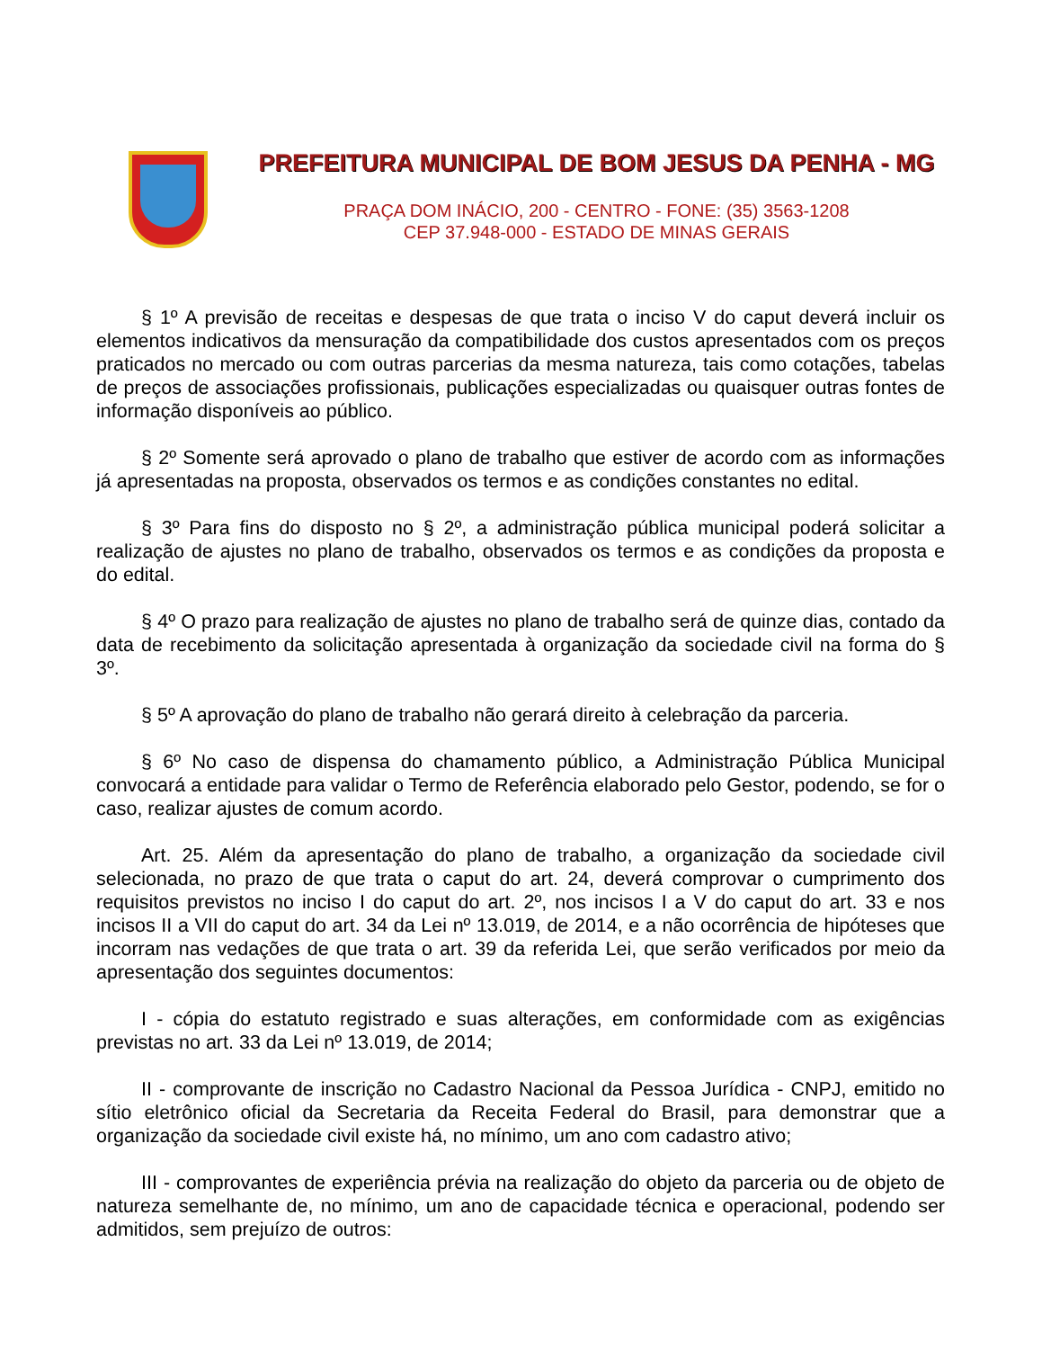PREFEITURA MUNICIPAL DE BOM JESUS DA PENHA - MG
PRAÇA DOM INÁCIO, 200 - CENTRO - FONE: (35) 3563-1208
CEP 37.948-000 - ESTADO DE MINAS GERAIS
§ 1º A previsão de receitas e despesas de que trata o inciso V do caput deverá incluir os elementos indicativos da mensuração da compatibilidade dos custos apresentados com os preços praticados no mercado ou com outras parcerias da mesma natureza, tais como cotações, tabelas de preços de associações profissionais, publicações especializadas ou quaisquer outras fontes de informação disponíveis ao público.
§ 2º Somente será aprovado o plano de trabalho que estiver de acordo com as informações já apresentadas na proposta, observados os termos e as condições constantes no edital.
§ 3º Para fins do disposto no § 2º, a administração pública municipal poderá solicitar a realização de ajustes no plano de trabalho, observados os termos e as condições da proposta e do edital.
§ 4º O prazo para realização de ajustes no plano de trabalho será de quinze dias, contado da data de recebimento da solicitação apresentada à organização da sociedade civil na forma do § 3º.
§ 5º A aprovação do plano de trabalho não gerará direito à celebração da parceria.
§ 6º No caso de dispensa do chamamento público, a Administração Pública Municipal convocará a entidade para validar o Termo de Referência elaborado pelo Gestor, podendo, se for o caso, realizar ajustes de comum acordo.
Art. 25. Além da apresentação do plano de trabalho, a organização da sociedade civil selecionada, no prazo de que trata o caput do art. 24, deverá comprovar o cumprimento dos requisitos previstos no inciso I do caput do art. 2º, nos incisos I a V do caput do art. 33 e nos incisos II a VII do caput do art. 34 da Lei nº 13.019, de 2014, e a não ocorrência de hipóteses que incorram nas vedações de que trata o art. 39 da referida Lei, que serão verificados por meio da apresentação dos seguintes documentos:
I - cópia do estatuto registrado e suas alterações, em conformidade com as exigências previstas no art. 33 da Lei nº 13.019, de 2014;
II - comprovante de inscrição no Cadastro Nacional da Pessoa Jurídica - CNPJ, emitido no sítio eletrônico oficial da Secretaria da Receita Federal do Brasil, para demonstrar que a organização da sociedade civil existe há, no mínimo, um ano com cadastro ativo;
III - comprovantes de experiência prévia na realização do objeto da parceria ou de objeto de natureza semelhante de, no mínimo, um ano de capacidade técnica e operacional, podendo ser admitidos, sem prejuízo de outros: